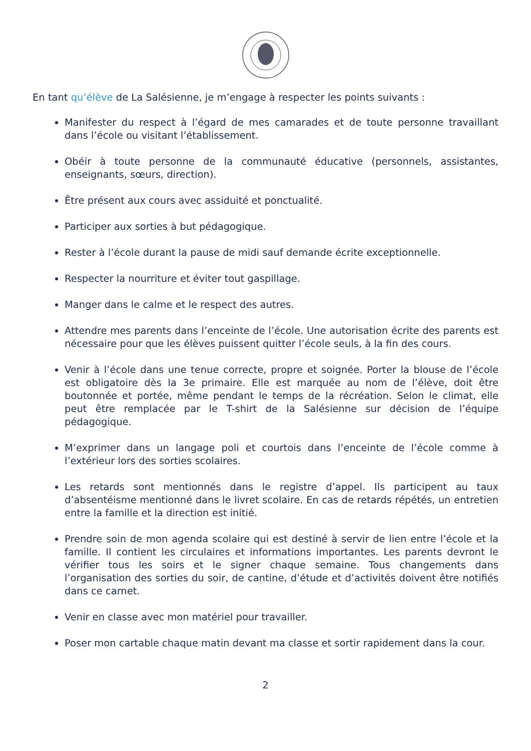En tant qu’élève de La Salésienne, je m’engage à respecter les points suivants :
Manifester du respect à l’égard de mes camarades et de toute personne travaillant dans l’école ou visitant l’établissement.
Obéir à toute personne de la communauté éducative (personnels, assistantes, enseignants, sœurs, direction).
Être présent aux cours avec assiduité et ponctualité.
Participer aux sorties à but pédagogique.
Rester à l’école durant la pause de midi sauf demande écrite exceptionnelle.
Respecter la nourriture et éviter tout gaspillage.
Manger dans le calme et le respect des autres.
Attendre mes parents dans l’enceinte de l’école. Une autorisation écrite des parents est nécessaire pour que les élèves puissent quitter l’école seuls, à la fin des cours.
Venir à l’école dans une tenue correcte, propre et soignée. Porter la blouse de l’école est obligatoire dès la 3e primaire. Elle est marquée au nom de l’élève, doit être boutonnée et portée, même pendant le temps de la récréation. Selon le climat, elle peut être remplacée par le T-shirt de la Salésienne sur décision de l’équipe pédagogique.
M’exprimer dans un langage poli et courtois dans l’enceinte de l’école comme à l’extérieur lors des sorties scolaires.
Les retards sont mentionnés dans le registre d’appel. Ils participent au taux d’absentéisme mentionné dans le livret scolaire. En cas de retards répétés, un entretien entre la famille et la direction est initié.
Prendre soin de mon agenda scolaire qui est destiné à servir de lien entre l’école et la famille. Il contient les circulaires et informations importantes. Les parents devront le vérifier tous les soirs et le signer chaque semaine. Tous changements dans l’organisation des sorties du soir, de cantine, d’étude et d’activités doivent être notifiés dans ce carnet.
Venir en classe avec mon matériel pour travailler.
Poser mon cartable chaque matin devant ma classe et sortir rapidement dans la cour.
2